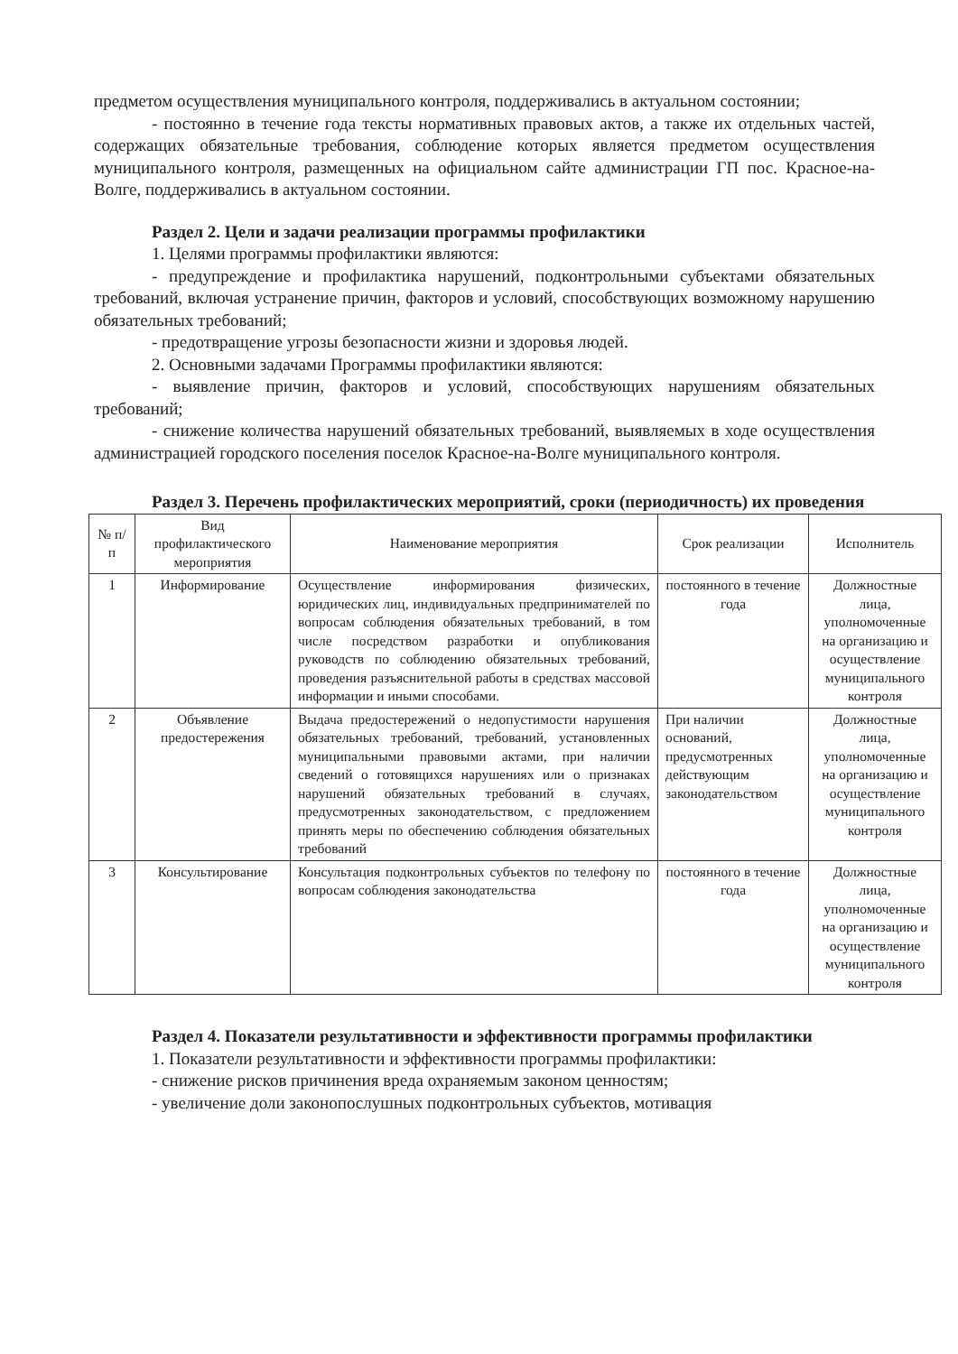предметом осуществления муниципального контроля, поддерживались в актуальном состоянии;
- постоянно в течение года тексты нормативных правовых актов, а также их отдельных частей, содержащих обязательные требования, соблюдение которых является предметом осуществления муниципального контроля, размещенных на официальном сайте администрации ГП пос. Красное-на-Волге, поддерживались в актуальном состоянии.
Раздел 2. Цели и задачи реализации программы профилактики
1. Целями программы профилактики являются:
- предупреждение и профилактика нарушений, подконтрольными субъектами обязательных требований, включая устранение причин, факторов и условий, способствующих возможному нарушению обязательных требований;
- предотвращение угрозы безопасности жизни и здоровья людей.
2. Основными задачами Программы профилактики являются:
- выявление причин, факторов и условий, способствующих нарушениям обязательных требований;
- снижение количества нарушений обязательных требований, выявляемых в ходе осуществления администрацией городского поселения поселок Красное-на-Волге муниципального контроля.
Раздел 3. Перечень профилактических мероприятий, сроки (периодичность) их проведения
| № п/п | Вид профилактического мероприятия | Наименование мероприятия | Срок реализации | Исполнитель |
| --- | --- | --- | --- | --- |
| 1 | Информирование | Осуществление информирования физических, юридических лиц, индивидуальных предпринимателей по вопросам соблюдения обязательных требований, в том числе посредством разработки и опубликования руководств по соблюдению обязательных требований, проведения разъяснительной работы в средствах массовой информации и иными способами. | постоянного в течение года | Должностные лица, уполномоченные на организацию и осуществление муниципального контроля |
| 2 | Объявление предостережения | Выдача предостережений о недопустимости нарушения обязательных требований, требований, установленных муниципальными правовыми актами, при наличии сведений о готовящихся нарушениях или о признаках нарушений обязательных требований в случаях, предусмотренных законодательством, с предложением принять меры по обеспечению соблюдения обязательных требований | При наличии оснований, предусмотренных действующим законодательством | Должностные лица, уполномоченные на организацию и осуществление муниципального контроля |
| 3 | Консультирование | Консультация подконтрольных субъектов по телефону по вопросам соблюдения законодательства | постоянного в течение года | Должностные лица, уполномоченные на организацию и осуществление муниципального контроля |
Раздел 4. Показатели результативности и эффективности программы профилактики
1. Показатели результативности и эффективности программы профилактики:
- снижение рисков причинения вреда охраняемым законом ценностям;
- увеличение доли законопослушных подконтрольных субъектов, мотивация